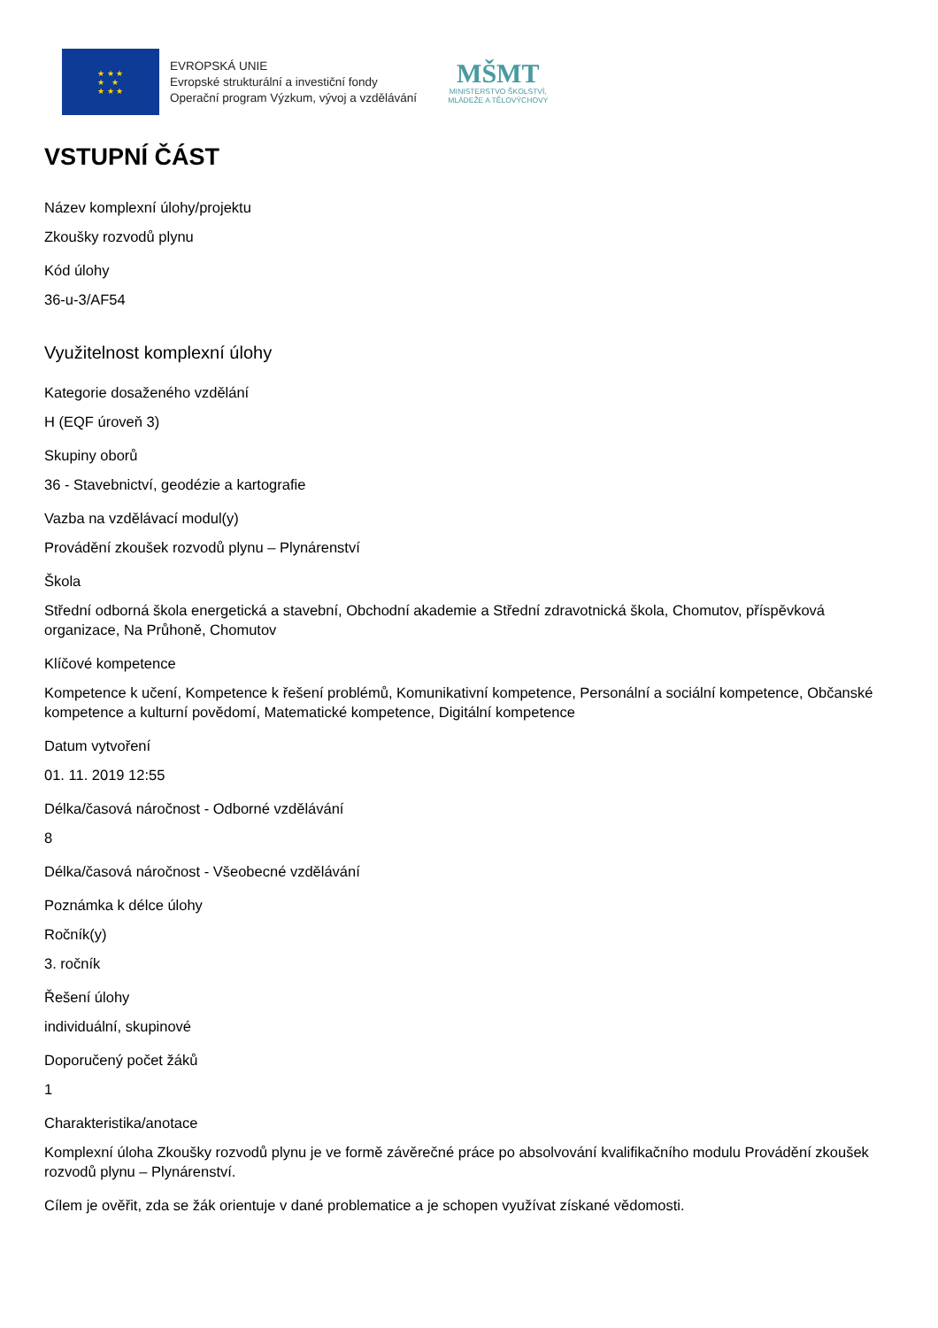★ ★ ★
★ ★
★ ★ ★
EVROPSKÁ UNIE
Evropské strukturální a investiční fondy
Operační program Výzkum, vývoj a vzdělávání
MŠMT
MINISTERSTVO ŠKOLSTVÍ,
MLÁDEŽE A TĚLOVÝCHOVY
VSTUPNÍ ČÁST
Název komplexní úlohy/projektu
Zkoušky rozvodů plynu
Kód úlohy
36-u-3/AF54
Využitelnost komplexní úlohy
Kategorie dosaženého vzdělání
H (EQF úroveň 3)
Skupiny oborů
36 - Stavebnictví, geodézie a kartografie
Vazba na vzdělávací modul(y)
Provádění zkoušek rozvodů plynu – Plynárenství
Škola
Střední odborná škola energetická a stavební, Obchodní akademie a Střední zdravotnická škola, Chomutov, příspěvková organizace, Na Průhoně, Chomutov
Klíčové kompetence
Kompetence k učení, Kompetence k řešení problémů, Komunikativní kompetence, Personální a sociální kompetence, Občanské kompetence a kulturní povědomí, Matematické kompetence, Digitální kompetence
Datum vytvoření
01. 11. 2019 12:55
Délka/časová náročnost - Odborné vzdělávání
8
Délka/časová náročnost - Všeobecné vzdělávání
Poznámka k délce úlohy
Ročník(y)
3. ročník
Řešení úlohy
individuální, skupinové
Doporučený počet žáků
1
Charakteristika/anotace
Komplexní úloha Zkoušky rozvodů plynu je ve formě závěrečné práce po absolvování kvalifikačního modulu Provádění zkoušek rozvodů plynu – Plynárenství.
Cílem je ověřit, zda se žák orientuje v dané problematice a je schopen využívat získané vědomosti.